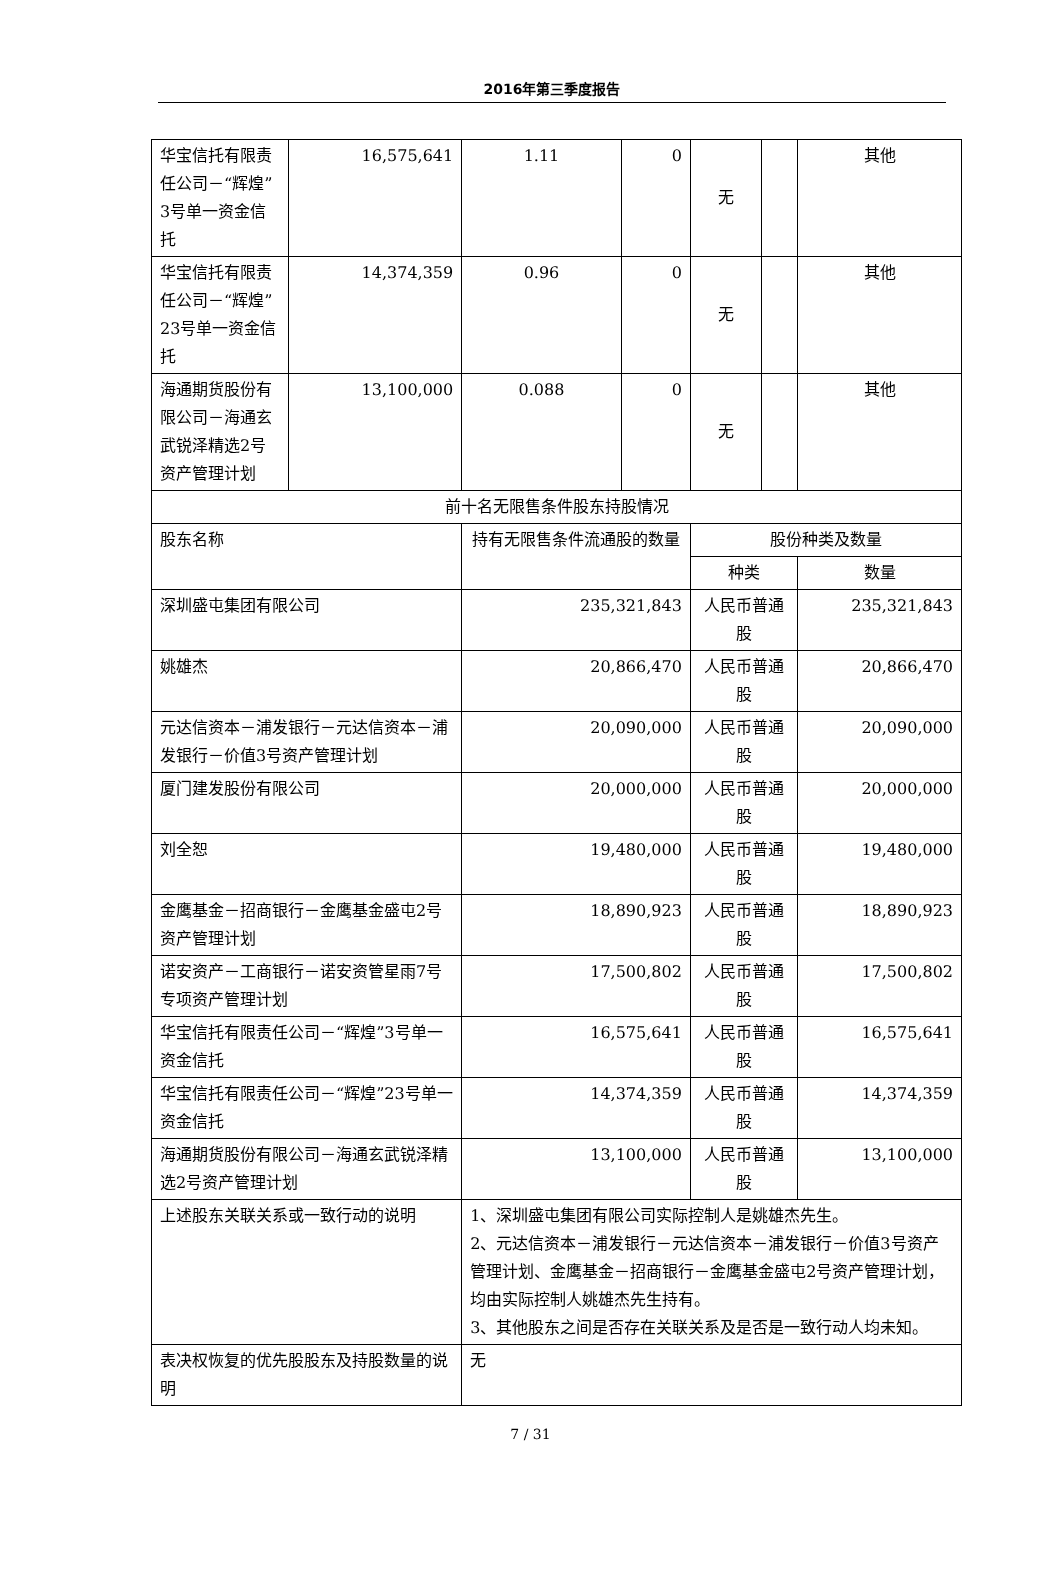2016年第三季度报告
| 华宝信托有限责任公司－“辉煌”3号单一资金信托 | 16,575,641 | | 1.11 | 0 | 无 | | 其他 |
| 华宝信托有限责任公司－“辉煌”23号单一资金信托 | 14,374,359 | | 0.96 | 0 | 无 | | 其他 |
| 海通期货股份有限公司－海通玄武锐泽精选2号资产管理计划 | 13,100,000 | | 0.088 | 0 | 无 | | 其他 |
| 前十名无限售条件股东持股情况 | | | | | | | |
| 股东名称 | | 持有无限售条件流通股的数量 | | | 股份种类及数量 | | |
| | | | | | 种类 | | 数量 |
| 深圳盛屯集团有限公司 | | 235,321,843 | | | 人民币普通股 | | 235,321,843 |
| 姚雄杰 | | 20,866,470 | | | 人民币普通股 | | 20,866,470 |
| 元达信资本－浦发银行－元达信资本－浦发银行－价值3号资产管理计划 | | 20,090,000 | | | 人民币普通股 | | 20,090,000 |
| 厦门建发股份有限公司 | | 20,000,000 | | | 人民币普通股 | | 20,000,000 |
| 刘全恕 | | 19,480,000 | | | 人民币普通股 | | 19,480,000 |
| 金鹰基金－招商银行－金鹰基金盛屯2号资产管理计划 | | 18,890,923 | | | 人民币普通股 | | 18,890,923 |
| 诺安资产－工商银行－诺安资管星雨7号专项资产管理计划 | | 17,500,802 | | | 人民币普通股 | | 17,500,802 |
| 华宝信托有限责任公司－“辉煌”3号单一资金信托 | | 16,575,641 | | | 人民币普通股 | | 16,575,641 |
| 华宝信托有限责任公司－“辉煌”23号单一资金信托 | | 14,374,359 | | | 人民币普通股 | | 14,374,359 |
| 海通期货股份有限公司－海通玄武锐泽精选2号资产管理计划 | | 13,100,000 | | | 人民币普通股 | | 13,100,000 |
| 上述股东关联关系或一致行动的说明 | | 1、深圳盛屯集团有限公司实际控制人是姚雄杰先生。 2、元达信资本－浦发银行－元达信资本－浦发银行－价值3号资产管理计划、金鹰基金－招商银行－金鹰基金盛屯2号资产管理计划，均由实际控制人姚雄杰先生持有。 3、其他股东之间是否存在关联关系及是否是一致行动人均未知。 | | | | | |
| 表决权恢复的优先股股东及持股数量的说明 | | 无 | | | | | |
7 / 31